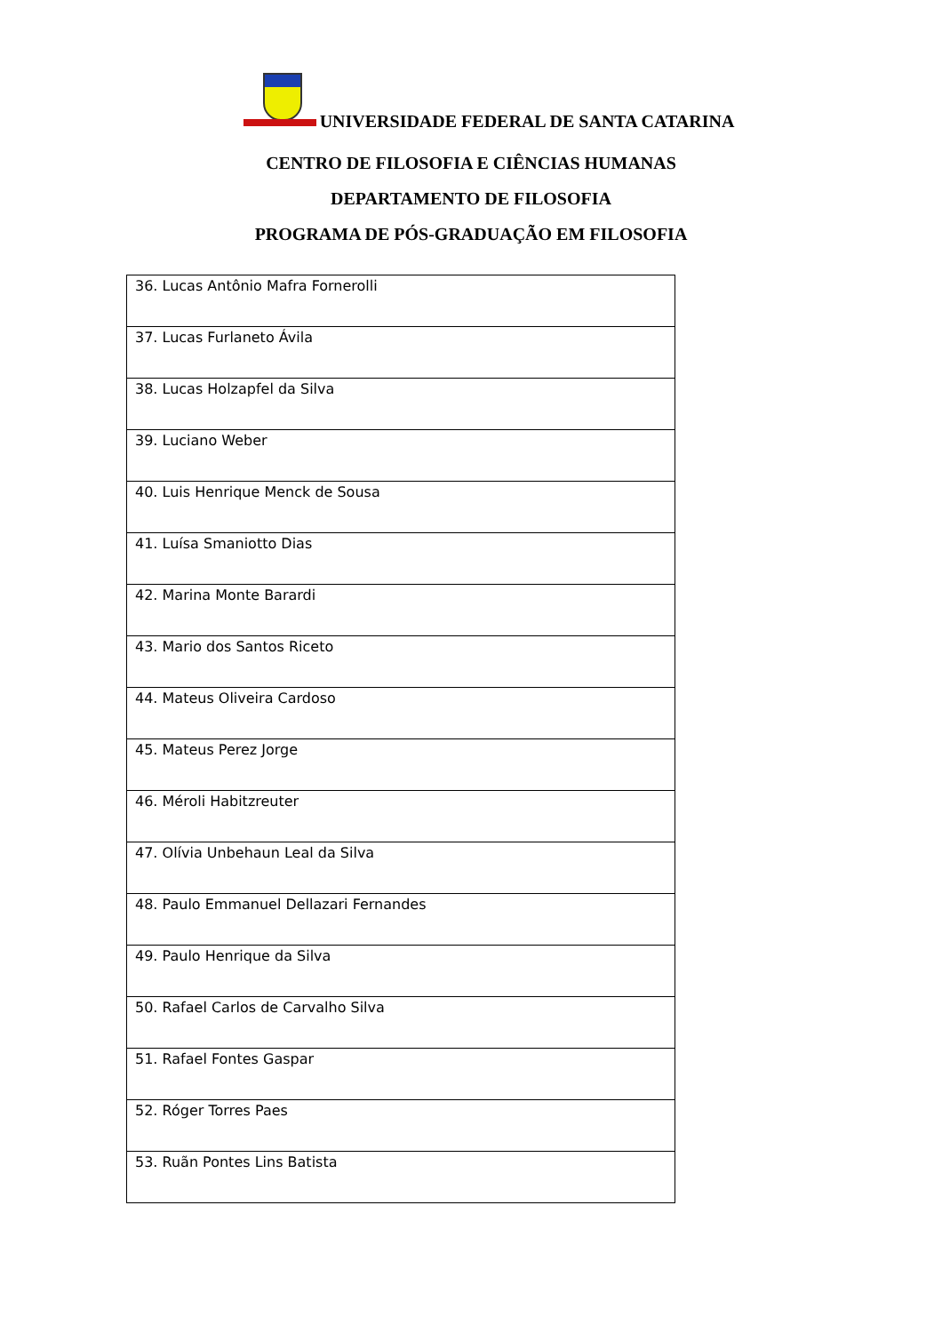UNIVERSIDADE FEDERAL DE SANTA CATARINA
CENTRO DE FILOSOFIA E CIÊNCIAS HUMANAS
DEPARTAMENTO DE FILOSOFIA
PROGRAMA DE PÓS-GRADUAÇÃO EM FILOSOFIA
| 36. Lucas Antônio Mafra Fornerolli |
| 37. Lucas Furlaneto Ávila |
| 38. Lucas Holzapfel da Silva |
| 39. Luciano Weber |
| 40. Luis Henrique Menck de Sousa |
| 41. Luísa Smaniotto Dias |
| 42. Marina Monte Barardi |
| 43. Mario dos Santos Riceto |
| 44. Mateus Oliveira Cardoso |
| 45. Mateus Perez Jorge |
| 46. Méroli Habitzreuter |
| 47. Olívia Unbehaun Leal da Silva |
| 48. Paulo Emmanuel Dellazari Fernandes |
| 49. Paulo Henrique da Silva |
| 50. Rafael Carlos de Carvalho Silva |
| 51. Rafael Fontes Gaspar |
| 52. Róger Torres Paes |
| 53. Ruãn Pontes Lins Batista |